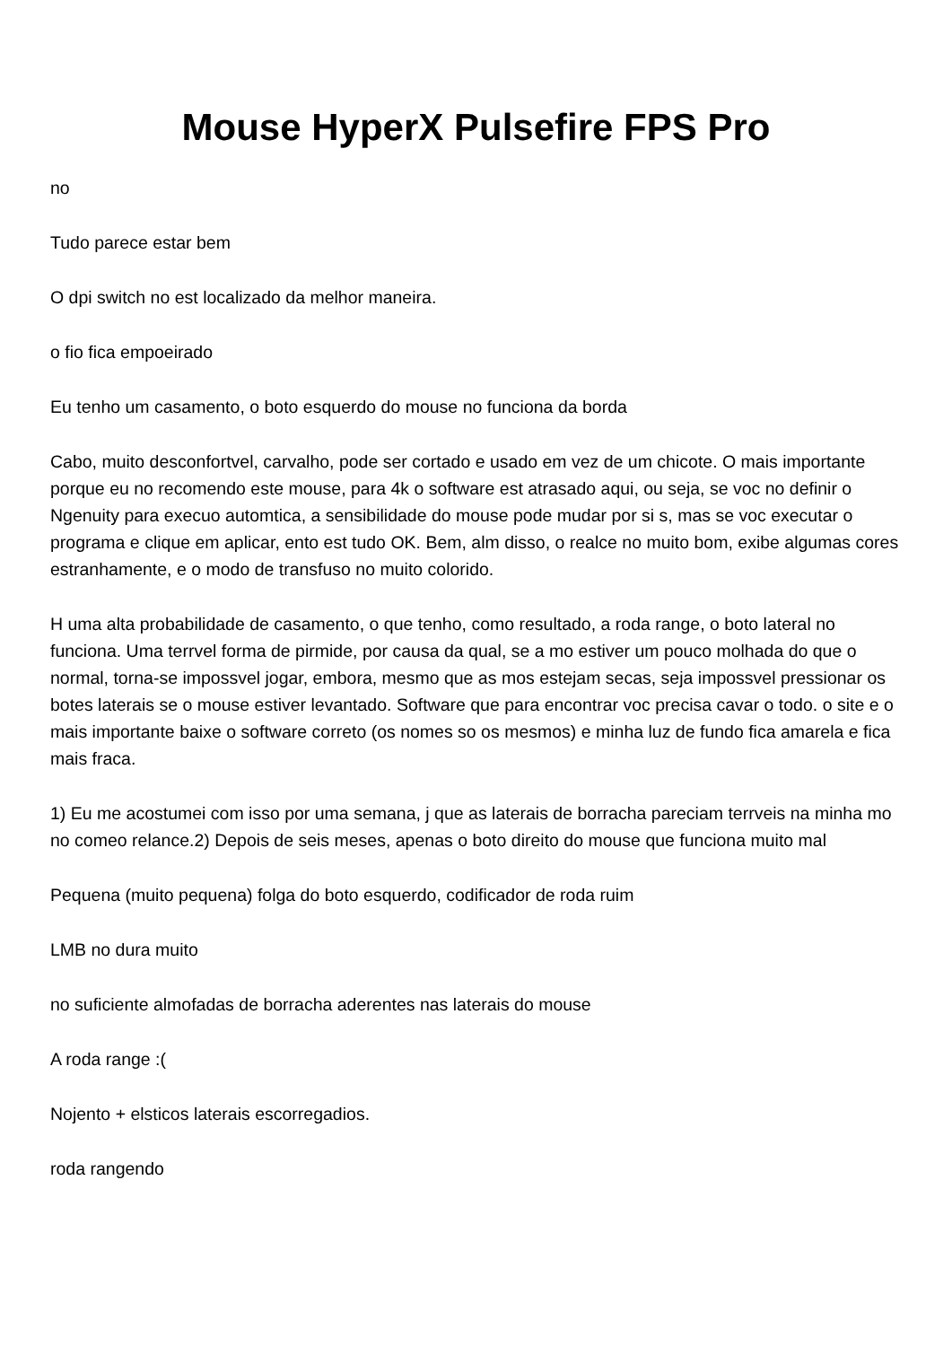Mouse HyperX Pulsefire FPS Pro
no
Tudo parece estar bem
O dpi switch no est localizado da melhor maneira.
o fio fica empoeirado
Eu tenho um casamento, o boto esquerdo do mouse no funciona da borda
Cabo, muito desconfortvel, carvalho, pode ser cortado e usado em vez de um chicote. O mais importante porque eu no recomendo este mouse, para 4k o software est atrasado aqui, ou seja, se voc no definir o Ngenuity para execuo automtica, a sensibilidade do mouse pode mudar por si s, mas se voc executar o programa e clique em aplicar, ento est tudo OK. Bem, alm disso, o realce no muito bom, exibe algumas cores estranhamente, e o modo de transfuso no muito colorido.
H uma alta probabilidade de casamento, o que tenho, como resultado, a roda range, o boto lateral no funciona. Uma terrvel forma de pirmide, por causa da qual, se a mo estiver um pouco molhada do que o normal, torna-se impossvel jogar, embora, mesmo que as mos estejam secas, seja impossvel pressionar os botes laterais se o mouse estiver levantado. Software que para encontrar voc precisa cavar o todo. o site e o mais importante baixe o software correto (os nomes so os mesmos) e minha luz de fundo fica amarela e fica mais fraca.
1) Eu me acostumei com isso por uma semana, j que as laterais de borracha pareciam terrveis na minha mo no comeo relance.2) Depois de seis meses, apenas o boto direito do mouse que funciona muito mal
Pequena (muito pequena) folga do boto esquerdo, codificador de roda ruim
LMB no dura muito
no suficiente almofadas de borracha aderentes nas laterais do mouse
A roda range :(
Nojento + elsticos laterais escorregadios.
roda rangendo